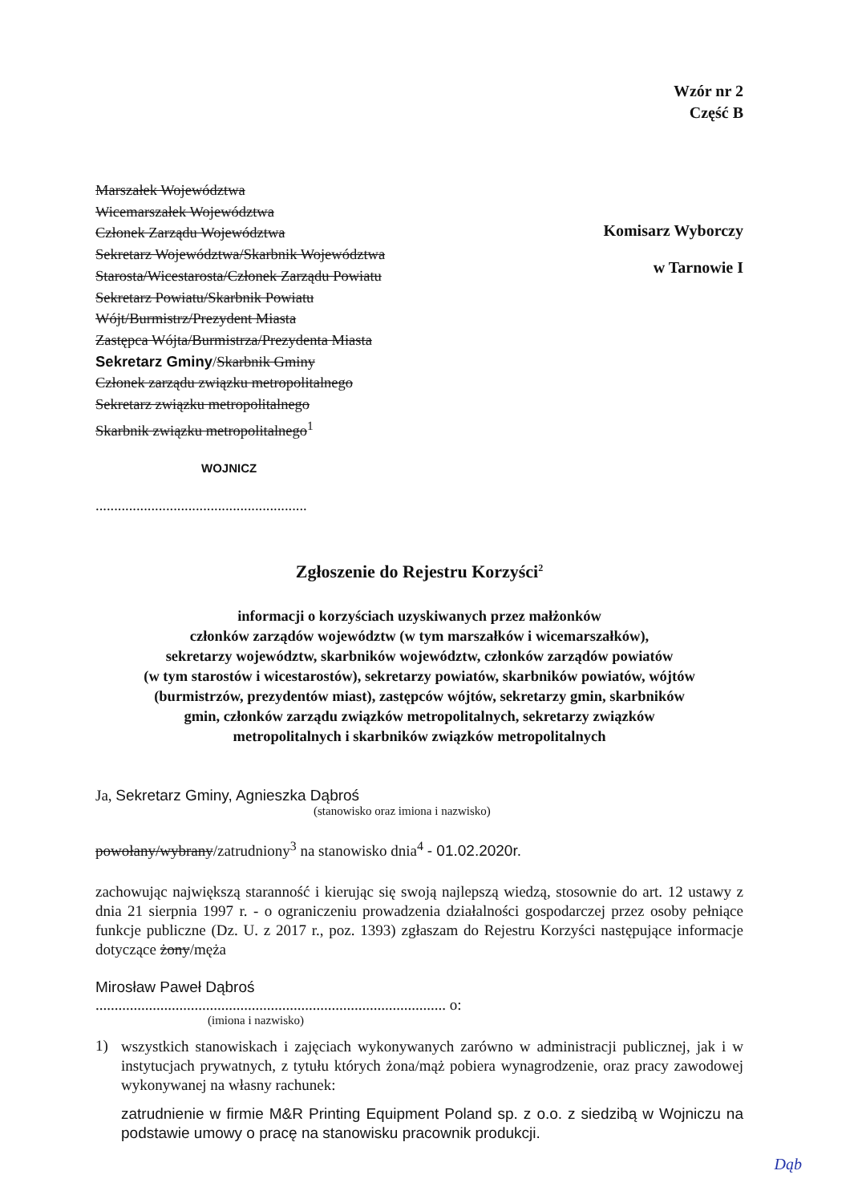Wzór nr 2
Część B
Marszałek Województwa
Wicemarszałek Województwa
Członek Zarządu Województwa
Sekretarz Województwa/Skarbnik Województwa
Starosta/Wicestarosta/Członek Zarządu Powiatu
Sekretarz Powiatu/Skarbnik Powiatu
Wójt/Burmistrz/Prezydent Miasta
Zastępca Wójta/Burmistrza/Prezydenta Miasta
Sekretarz Gminy/Skarbnik Gminy
Członek zarządu związku metropolitalnego
Sekretarz związku metropolitalnego
Skarbnik związku metropolitalnego<sup>1</sup>
WOJNICZ
.........................................................
Komisarz Wyborczy
w Tarnowie I
Zgłoszenie do Rejestru Korzyści<sup>2</sup>
informacji o korzyściach uzyskiwanych przez małżonków
członków zarządów województw (w tym marszałków i wicemarszałków),
sekretarzy województw, skarbników województw, członków zarządów powiatów
(w tym starostów i wicestarostów), sekretarzy powiatów, skarbników powiatów, wójtów
(burmistrzów, prezydentów miast), zastępców wójtów, sekretarzy gmin, skarbników
gmin, członków zarządu związków metropolitalnych, sekretarzy związków
metropolitalnych i skarbników związków metropolitalnych
Ja, Sekretarz Gminy, Agnieszka Dąbroś
(stanowisko oraz imiona i nazwisko)
powołany/wybrany/zatrudniony<sup>3</sup> na stanowisko dnia<sup>4</sup> - 01.02.2020r.
zachowując największą staranność i kierując się swoją najlepszą wiedzą, stosownie do art. 12 ustawy z dnia 21 sierpnia 1997 r. - o ograniczeniu prowadzenia działalności gospodarczej przez osoby pełniące funkcje publiczne (Dz. U. z 2017 r., poz. 1393) zgłaszam do Rejestru Korzyści następujące informacje dotyczące żony/męża
Mirosław Paweł Dąbroś
............................................................................................ o:
(imiona i nazwisko)
1)
wszystkich stanowiskach i zajęciach wykonywanych zarówno w administracji publicznej, jak i w instytucjach prywatnych, z tytułu których żona/mąż pobiera wynagrodzenie, oraz pracy zawodowej wykonywanej na własny rachunek:
zatrudnienie w firmie M&R Printing Equipment Poland sp. z o.o. z siedzibą w Wojniczu na podstawie umowy o pracę na stanowisku pracownik produkcji.
Dąb